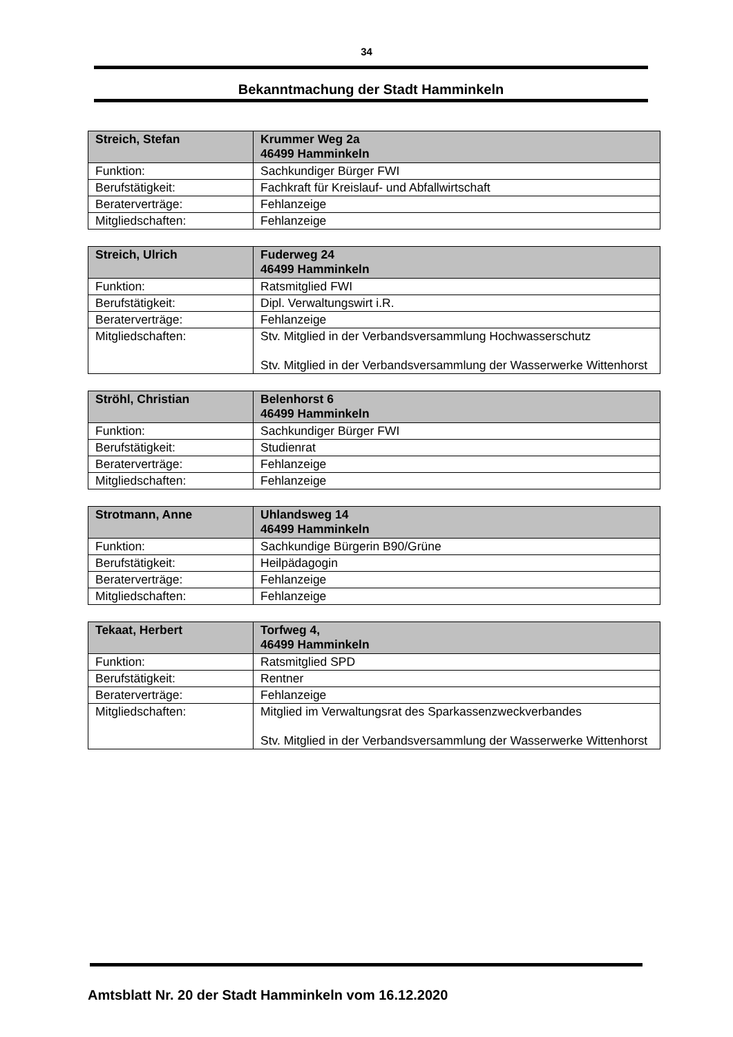34
Bekanntmachung der Stadt Hamminkeln
| Streich, Stefan | Krummer Weg 2a 46499 Hamminkeln |
| --- | --- |
| Funktion: | Sachkundiger Bürger FWI |
| Berufstätigkeit: | Fachkraft für Kreislauf- und Abfallwirtschaft |
| Beraterverträge: | Fehlanzeige |
| Mitgliedschaften: | Fehlanzeige |
| Streich, Ulrich | Fuderweg 24 46499 Hamminkeln |
| --- | --- |
| Funktion: | Ratsmitglied FWI |
| Berufstätigkeit: | Dipl. Verwaltungswirt i.R. |
| Beraterverträge: | Fehlanzeige |
| Mitgliedschaften: | Stv. Mitglied in der Verbandsversammlung Hochwasserschutz Stv. Mitglied in der Verbandsversammlung der Wasserwerke Wittenhorst |
| Ströhl, Christian | Belenhorst 6 46499 Hamminkeln |
| --- | --- |
| Funktion: | Sachkundiger Bürger FWI |
| Berufstätigkeit: | Studienrat |
| Beraterverträge: | Fehlanzeige |
| Mitgliedschaften: | Fehlanzeige |
| Strotmann, Anne | Uhlandsweg 14 46499 Hamminkeln |
| --- | --- |
| Funktion: | Sachkundige Bürgerin B90/Grüne |
| Berufstätigkeit: | Heilpädagogin |
| Beraterverträge: | Fehlanzeige |
| Mitgliedschaften: | Fehlanzeige |
| Tekaat, Herbert | Torfweg 4, 46499 Hamminkeln |
| --- | --- |
| Funktion: | Ratsmitglied SPD |
| Berufstätigkeit: | Rentner |
| Beraterverträge: | Fehlanzeige |
| Mitgliedschaften: | Mitglied im Verwaltungsrat des Sparkassenzweckverbandes Stv. Mitglied in der Verbandsversammlung der Wasserwerke Wittenhorst |
Amtsblatt Nr. 20 der Stadt Hamminkeln vom 16.12.2020